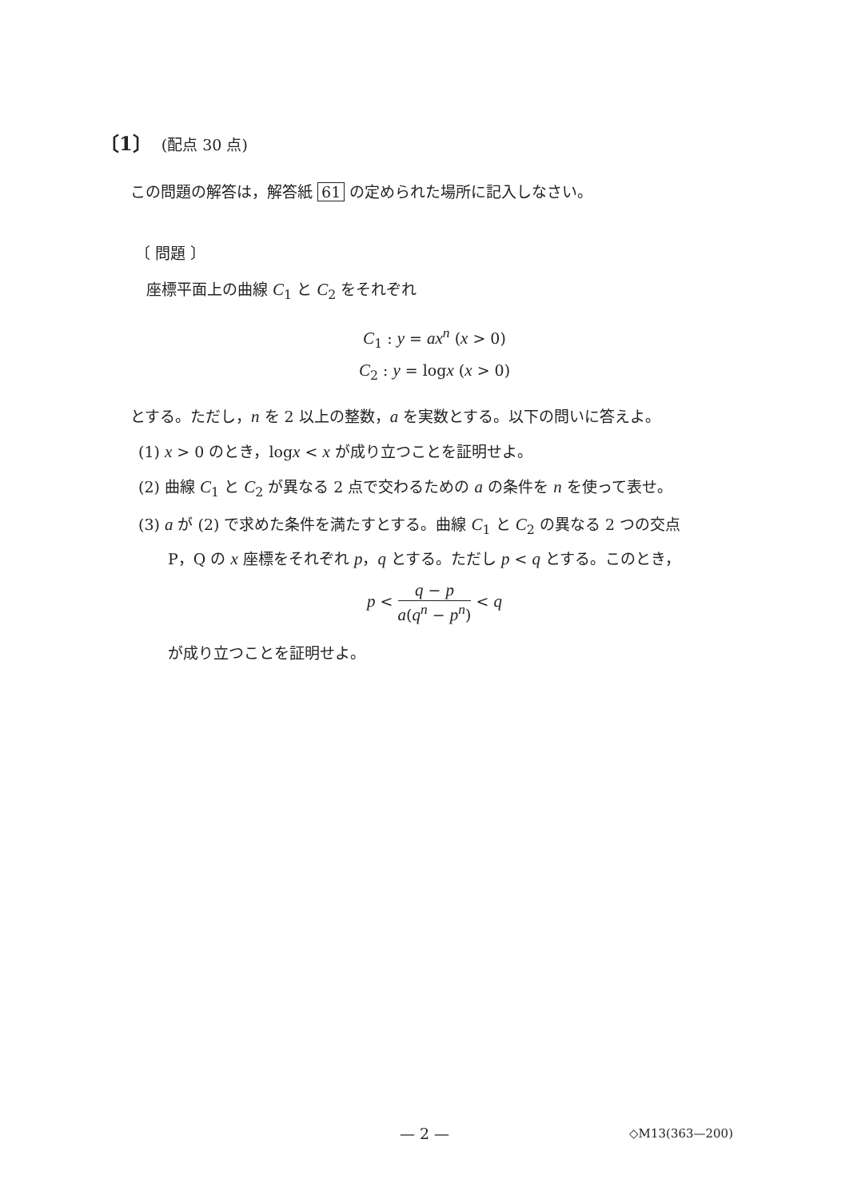〔1〕 (配点 30 点)
この問題の解答は，解答紙 61 の定められた場所に記入しなさい。
〔 問題 〕
座標平面上の曲線 C<sub>1</sub> と C<sub>2</sub> をそれぞれ
C<sub>1</sub> : y = ax<sup>n</sup> (x > 0)
C<sub>2</sub> : y = logx (x > 0)
とする。ただし，n を 2 以上の整数，a を実数とする。以下の問いに答えよ。
(1) x > 0 のとき，logx < x が成り立つことを証明せよ。
(2) 曲線 C<sub>1</sub> と C<sub>2</sub> が異なる 2 点で交わるための a の条件を n を使って表せ。
(3) a が (2) で求めた条件を満たすとする。曲線 C<sub>1</sub> と C<sub>2</sub> の異なる 2 つの交点
P，Q の x 座標をそれぞれ p，q とする。ただし p < q とする。このとき，
p < q − p a(q<sup>n</sup> − p<sup>n</sup>) < q
が成り立つことを証明せよ。
— 2 — ◇M13(363—200)